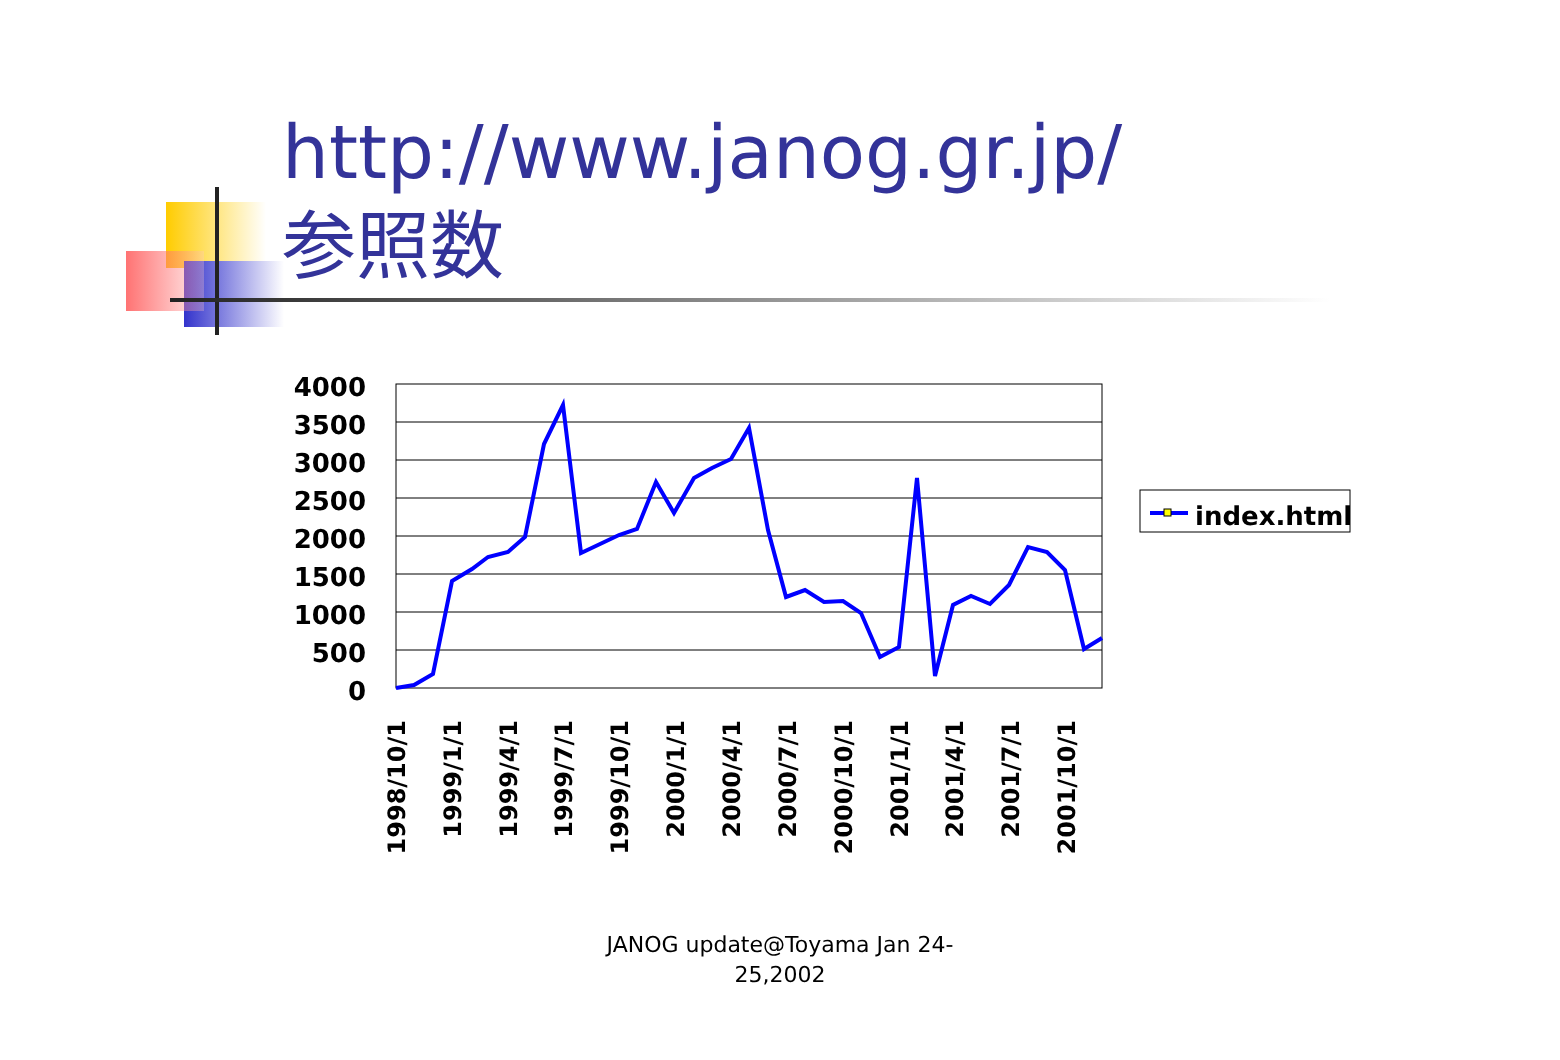http://www.janog.gr.jp/
参照数
4000
3500
3000
2500
2000
1500
1000
500
0
1998/10/1
1999/1/1
1999/4/1
1999/7/1
1999/10/1
2000/1/1
2000/4/1
2000/7/1
2000/10/1
2001/1/1
2001/4/1
2001/7/1
2001/10/1
index.html
JANOG update@Toyama Jan 24-
25,2002